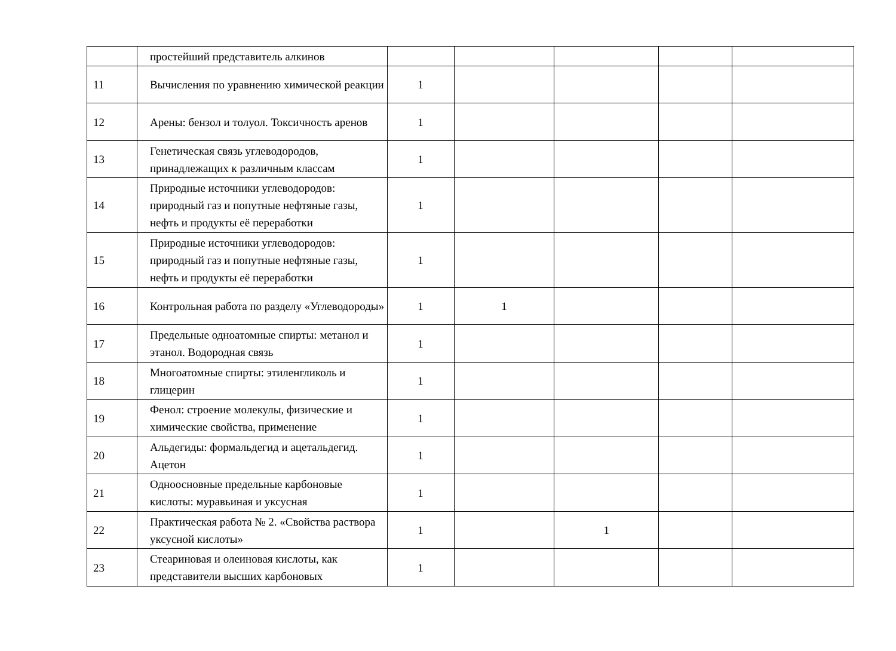| | простейший представитель алкинов | | | | | |
| 11 | Вычисления по уравнению химической реакции | 1 | | | | |
| 12 | Арены: бензол и толуол. Токсичность аренов | 1 | | | | |
| 13 | Генетическая связь углеводородов, принадлежащих к различным классам | 1 | | | | |
| 14 | Природные источники углеводородов: природный газ и попутные нефтяные газы, нефть и продукты её переработки | 1 | | | | |
| 15 | Природные источники углеводородов: природный газ и попутные нефтяные газы, нефть и продукты её переработки | 1 | | | | |
| 16 | Контрольная работа по разделу «Углеводороды» | 1 | 1 | | | |
| 17 | Предельные одноатомные спирты: метанол и этанол. Водородная связь | 1 | | | | |
| 18 | Многоатомные спирты: этиленгликоль и глицерин | 1 | | | | |
| 19 | Фенол: строение молекулы, физические и химические свойства, применение | 1 | | | | |
| 20 | Альдегиды: формальдегид и ацетальдегид. Ацетон | 1 | | | | |
| 21 | Одноосновные предельные карбоновые кислоты: муравьиная и уксусная | 1 | | | | |
| 22 | Практическая работа № 2. «Свойства раствора уксусной кислоты» | 1 | | 1 | | |
| 23 | Стеариновая и олеиновая кислоты, как представители высших карбоновых | 1 | | | | |